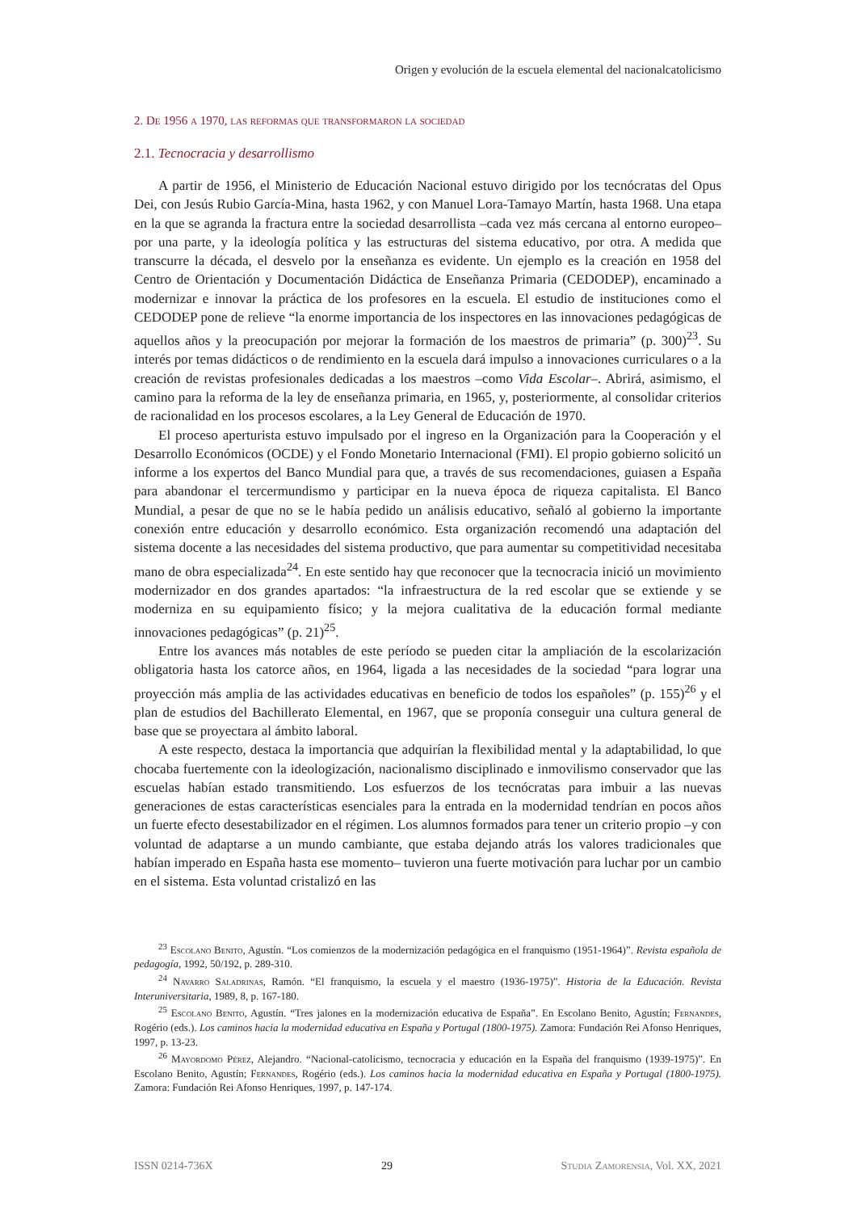Origen y evolución de la escuela elemental del nacionalcatolicismo
2. De 1956 a 1970, las reformas que transformaron la sociedad
2.1. Tecnocracia y desarrollismo
A partir de 1956, el Ministerio de Educación Nacional estuvo dirigido por los tecnócratas del Opus Dei, con Jesús Rubio García-Mina, hasta 1962, y con Manuel Lora-Tamayo Martín, hasta 1968. Una etapa en la que se agranda la fractura entre la sociedad desarrollista –cada vez más cercana al entorno europeo– por una parte, y la ideología política y las estructuras del sistema educativo, por otra. A medida que transcurre la década, el desvelo por la enseñanza es evidente. Un ejemplo es la creación en 1958 del Centro de Orientación y Documentación Didáctica de Enseñanza Primaria (CEDODEP), encaminado a modernizar e innovar la práctica de los profesores en la escuela. El estudio de instituciones como el CEDODEP pone de relieve “la enorme importancia de los inspectores en las innovaciones pedagógicas de aquellos años y la preocupación por mejorar la formación de los maestros de primaria” (p. 300)<sup>23</sup>. Su interés por temas didácticos o de rendimiento en la escuela dará impulso a innovaciones curriculares o a la creación de revistas profesionales dedicadas a los maestros –como Vida Escolar–. Abrirá, asimismo, el camino para la reforma de la ley de enseñanza primaria, en 1965, y, posteriormente, al consolidar criterios de racionalidad en los procesos escolares, a la Ley General de Educación de 1970.
El proceso aperturista estuvo impulsado por el ingreso en la Organización para la Cooperación y el Desarrollo Económicos (OCDE) y el Fondo Monetario Internacional (FMI). El propio gobierno solicitó un informe a los expertos del Banco Mundial para que, a través de sus recomendaciones, guiasen a España para abandonar el tercermundismo y participar en la nueva época de riqueza capitalista. El Banco Mundial, a pesar de que no se le había pedido un análisis educativo, señaló al gobierno la importante conexión entre educación y desarrollo económico. Esta organización recomendó una adaptación del sistema docente a las necesidades del sistema productivo, que para aumentar su competitividad necesitaba mano de obra especializada<sup>24</sup>. En este sentido hay que reconocer que la tecnocracia inició un movimiento modernizador en dos grandes apartados: “la infraestructura de la red escolar que se extiende y se moderniza en su equipamiento físico; y la mejora cualitativa de la educación formal mediante innovaciones pedagógicas” (p. 21)<sup>25</sup>.
Entre los avances más notables de este período se pueden citar la ampliación de la escolarización obligatoria hasta los catorce años, en 1964, ligada a las necesidades de la sociedad “para lograr una proyección más amplia de las actividades educativas en beneficio de todos los españoles” (p. 155)<sup>26</sup> y el plan de estudios del Bachillerato Elemental, en 1967, que se proponía conseguir una cultura general de base que se proyectara al ámbito laboral.
A este respecto, destaca la importancia que adquirían la flexibilidad mental y la adaptabilidad, lo que chocaba fuertemente con la ideologización, nacionalismo disciplinado e inmovilismo conservador que las escuelas habían estado transmitiendo. Los esfuerzos de los tecnócratas para imbuir a las nuevas generaciones de estas características esenciales para la entrada en la modernidad tendrían en pocos años un fuerte efecto desestabilizador en el régimen. Los alumnos formados para tener un criterio propio –y con voluntad de adaptarse a un mundo cambiante, que estaba dejando atrás los valores tradicionales que habían imperado en España hasta ese momento– tuvieron una fuerte motivación para luchar por un cambio en el sistema. Esta voluntad cristalizó en las
<sup>23</sup> Escolano Benito, Agustín. “Los comienzos de la modernización pedagógica en el franquismo (1951-1964)”. Revista española de pedagogía, 1992, 50/192, p. 289-310.
<sup>24</sup> Navarro Saladrinas, Ramón. “El franquismo, la escuela y el maestro (1936-1975)”. Historia de la Educación. Revista Interuniversitaria, 1989, 8, p. 167-180.
<sup>25</sup> Escolano Benito, Agustín. “Tres jalones en la modernización educativa de España”. En Escolano Benito, Agustín; Fernandes, Rogério (eds.). Los caminos hacia la modernidad educativa en España y Portugal (1800-1975). Zamora: Fundación Rei Afonso Henriques, 1997, p. 13-23.
<sup>26</sup> Mayordomo Pérez, Alejandro. “Nacional-catolicismo, tecnocracia y educación en la España del franquismo (1939-1975)”. En Escolano Benito, Agustín; Fernandes, Rogério (eds.). Los caminos hacia la modernidad educativa en España y Portugal (1800-1975). Zamora: Fundación Rei Afonso Henriques, 1997, p. 147-174.
ISSN 0214-736X 29 Studia Zamorensia, Vol. XX, 2021